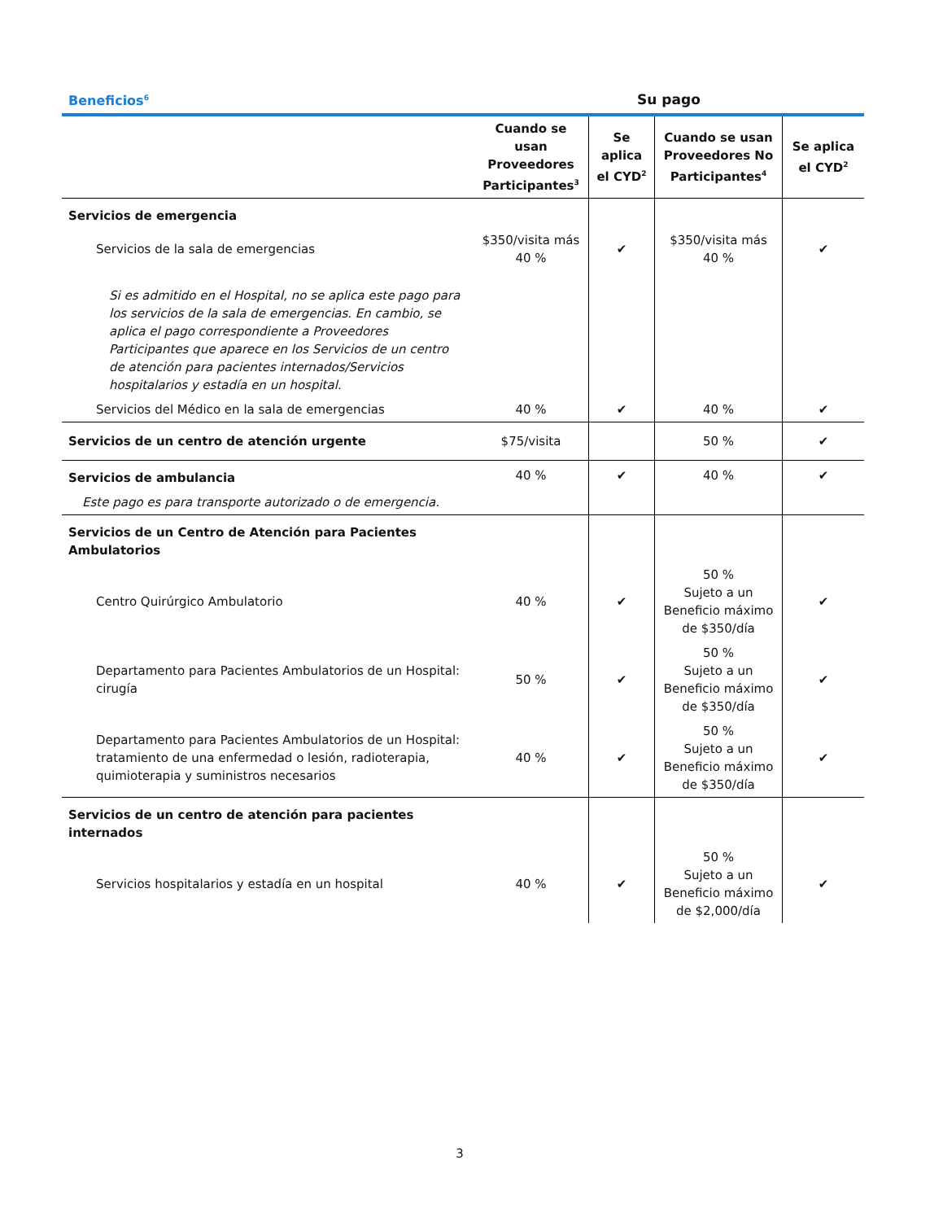| Beneficios<sup>6</sup> | Su pago | | | |
| --- | --- | --- | --- | --- |
| | Cuando se usan Proveedores Participantes<sup>3</sup> | Se aplica el CYD<sup>2</sup> | Cuando se usan Proveedores No Participantes<sup>4</sup> | Se aplica el CYD<sup>2</sup> |
| Servicios de emergencia | | | | |
| Servicios de la sala de emergencias | $350/visita más 40 % | ✔ | $350/visita más 40 % | ✔ |
| Si es admitido en el Hospital, no se aplica este pago para los servicios de la sala de emergencias. En cambio, se aplica el pago correspondiente a Proveedores Participantes que aparece en los Servicios de un centro de atención para pacientes internados/Servicios hospitalarios y estadía en un hospital. | | | | |
| Servicios del Médico en la sala de emergencias | 40 % | ✔ | 40 % | ✔ |
| Servicios de un centro de atención urgente | $75/visita | | 50 % | ✔ |
| Servicios de ambulancia | 40 % | ✔ | 40 % | ✔ |
| Este pago es para transporte autorizado o de emergencia. | | | | |
| Servicios de un Centro de Atención para Pacientes Ambulatorios | | | | |
| Centro Quirúrgico Ambulatorio | 40 % | ✔ | 50 % Sujeto a un Beneficio máximo de $350/día | ✔ |
| Departamento para Pacientes Ambulatorios de un Hospital: cirugía | 50 % | ✔ | 50 % Sujeto a un Beneficio máximo de $350/día | ✔ |
| Departamento para Pacientes Ambulatorios de un Hospital: tratamiento de una enfermedad o lesión, radioterapia, quimioterapia y suministros necesarios | 40 % | ✔ | 50 % Sujeto a un Beneficio máximo de $350/día | ✔ |
| Servicios de un centro de atención para pacientes internados | | | | |
| Servicios hospitalarios y estadía en un hospital | 40 % | ✔ | 50 % Sujeto a un Beneficio máximo de $2,000/día | ✔ |
3